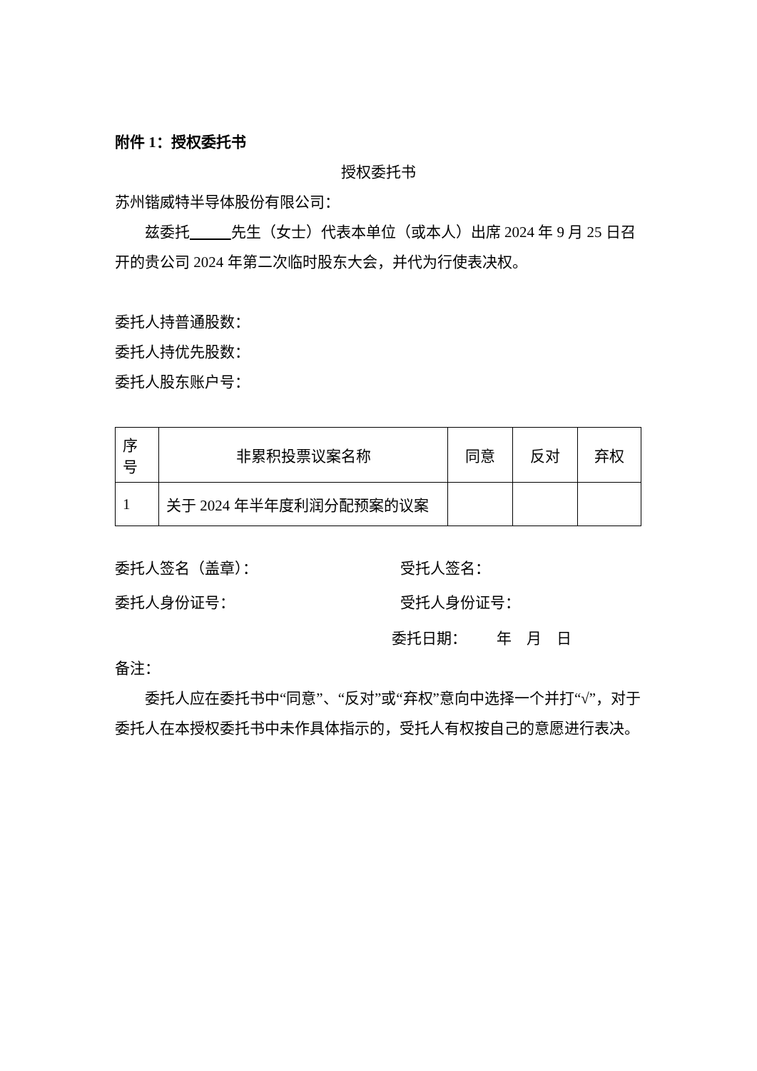附件 1：授权委托书
授权委托书
苏州锴威特半导体股份有限公司：
兹委托 先生（女士）代表本单位（或本人）出席 2024 年 9 月 25 日召开的贵公司 2024 年第二次临时股东大会，并代为行使表决权。
委托人持普通股数：
委托人持优先股数：
委托人股东账户号：
| 序号 | 非累积投票议案名称 | 同意 | 反对 | 弃权 |
| 1 | 关于 2024 年半年度利润分配预案的议案 | | | |
委托人签名（盖章）： 受托人签名：
委托人身份证号： 受托人身份证号：
委托日期： 年 月 日
备注：
委托人应在委托书中“同意”、“反对”或“弃权”意向中选择一个并打“√”，对于委托人在本授权委托书中未作具体指示的，受托人有权按自己的意愿进行表决。